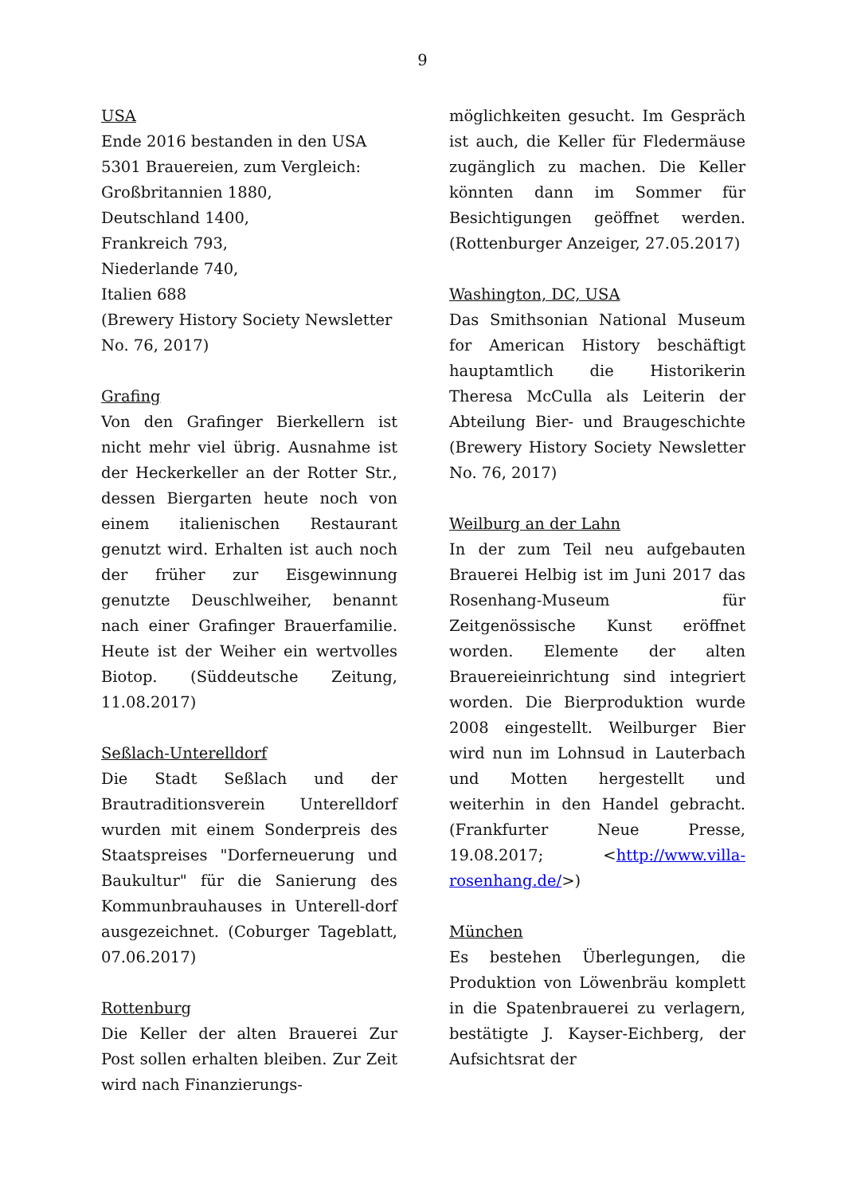9
USA
Ende 2016 bestanden in den USA
5301 Brauereien, zum Vergleich:
Großbritannien 1880,
Deutschland 1400,
Frankreich 793,
Niederlande 740,
Italien 688
(Brewery History Society Newsletter No. 76, 2017)
Grafing
Von den Grafinger Bierkellern ist nicht mehr viel übrig. Ausnahme ist der Heckerkeller an der Rotter Str., dessen Biergarten heute noch von einem italienischen Restaurant genutzt wird. Erhalten ist auch noch der früher zur Eisgewinnung genutzte Deuschlweiher, benannt nach einer Grafinger Brauerfamilie. Heute ist der Weiher ein wertvolles Biotop. (Süddeutsche Zeitung, 11.08.2017)
Seßlach-Unterelldorf
Die Stadt Seßlach und der Brautraditionsverein Unterelldorf wurden mit einem Sonderpreis des Staatspreises "Dorferneuerung und Baukultur" für die Sanierung des Kommunbrauhauses in Unterell-dorf ausgezeichnet. (Coburger Tageblatt, 07.06.2017)
Rottenburg
Die Keller der alten Brauerei Zur Post sollen erhalten bleiben. Zur Zeit wird nach Finanzierungs-
möglichkeiten gesucht. Im Gespräch ist auch, die Keller für Fledermäuse zugänglich zu machen. Die Keller könnten dann im Sommer für Besichtigungen geöffnet werden. (Rottenburger Anzeiger, 27.05.2017)
Washington, DC, USA
Das Smithsonian National Museum for American History beschäftigt hauptamtlich die Historikerin Theresa McCulla als Leiterin der Abteilung Bier- und Braugeschichte (Brewery History Society Newsletter No. 76, 2017)
Weilburg an der Lahn
In der zum Teil neu aufgebauten Brauerei Helbig ist im Juni 2017 das Rosenhang-Museum für Zeitgenössische Kunst eröffnet worden. Elemente der alten Brauereieinrichtung sind integriert worden. Die Bierproduktion wurde 2008 eingestellt. Weilburger Bier wird nun im Lohnsud in Lauterbach und Motten hergestellt und weiterhin in den Handel gebracht. (Frankfurter Neue Presse, 19.08.2017; <http://www.villa-rosenhang.de/>)
München
Es bestehen Überlegungen, die Produktion von Löwenbräu komplett in die Spatenbrauerei zu verlagern, bestätigte J. Kayser-Eichberg, der Aufsichtsrat der